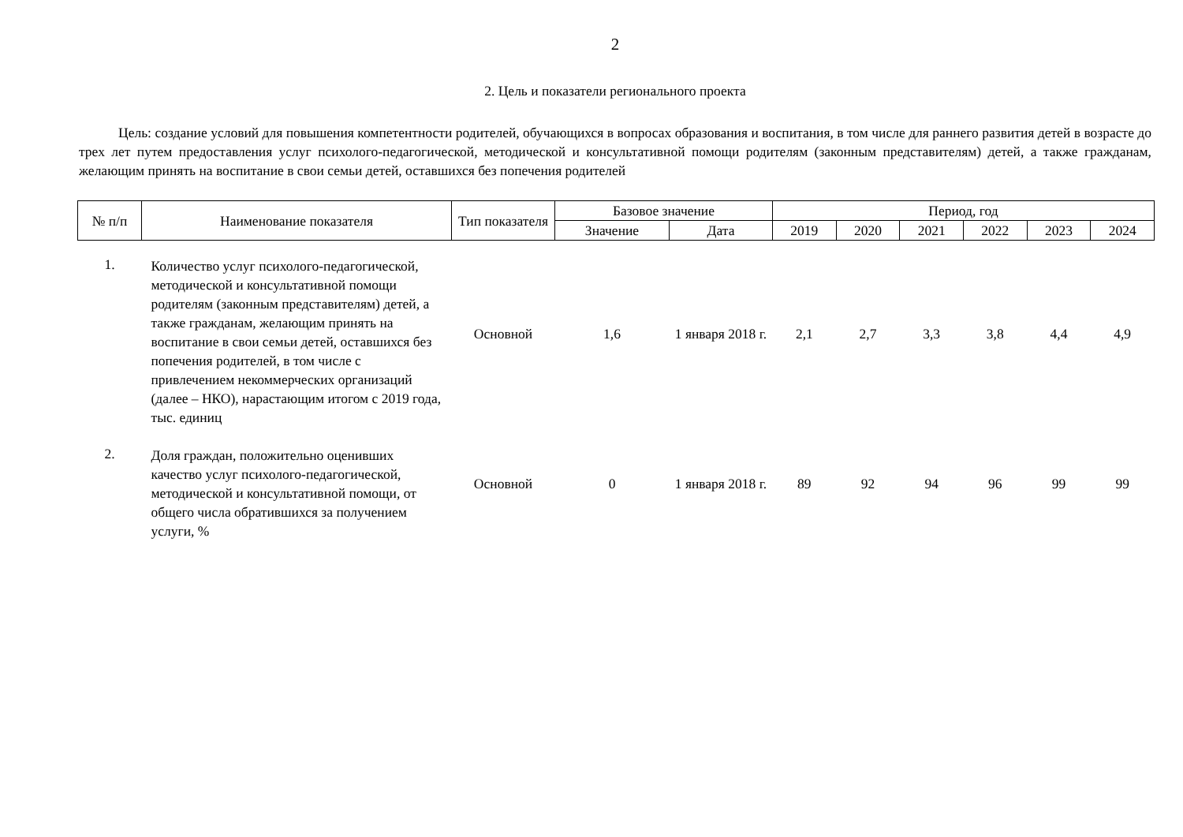2
2. Цель и показатели регионального проекта
Цель: создание условий для повышения компетентности родителей, обучающихся в вопросах образования и воспитания, в том числе для раннего развития детей в возрасте до трех лет путем предоставления услуг психолого-педагогической, методической и консультативной помощи родителям (законным представителям) детей, а также гражданам, желающим принять на воспитание в свои семьи детей, оставшихся без попечения родителей
| № п/п | Наименование показателя | Тип показателя | Базовое значение | | Период, год | | | | | |
| --- | --- | --- | --- | --- | --- | --- | --- | --- | --- | --- |
| | | | Значение | Дата | 2019 | 2020 | 2021 | 2022 | 2023 | 2024 |
| 1. | Количество услуг психолого-педагогической, методической и консультативной помощи родителям (законным представителям) детей, а также гражданам, желающим принять на воспитание в свои семьи детей, оставшихся без попечения родителей, в том числе с привлечением некоммерческих организаций (далее – НКО), нарастающим итогом с 2019 года, тыс. единиц | Основной | 1,6 | 1 января 2018 г. | 2,1 | 2,7 | 3,3 | 3,8 | 4,4 | 4,9 |
| 2. | Доля граждан, положительно оценивших качество услуг психолого-педагогической, методической и консультативной помощи, от общего числа обратившихся за получением услуги, % | Основной | 0 | 1 января 2018 г. | 89 | 92 | 94 | 96 | 99 | 99 |